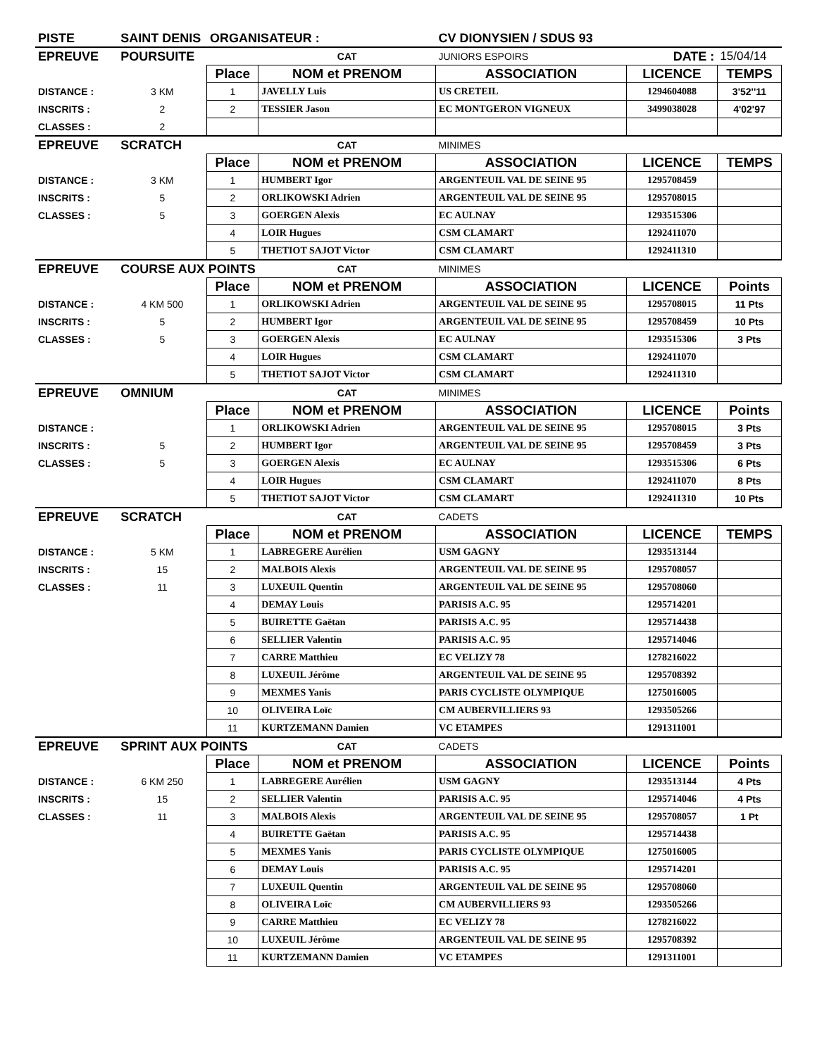| PISTE | SAINT DENIS | ORGANISATEUR : | | CV DIONYSIEN / SDUS 93 | | |
| EPREUVE | POURSUITE | | CAT | JUNIORS ESPOIRS | DATE : | 15/04/14 |
| | | Place | NOM et PRENOM | ASSOCIATION | LICENCE | TEMPS |
| DISTANCE : | 3 KM | 1 | JAVELLY Luis | US CRETEIL | 1294604088 | 3'52''11 |
| INSCRITS : | 2 | 2 | TESSIER Jason | EC MONTGERON VIGNEUX | 3499038028 | 4'02'97 |
| CLASSES : | 2 | | | | | |
| EPREUVE | SCRATCH | | CAT | MINIMES | | |
| | | Place | NOM et PRENOM | ASSOCIATION | LICENCE | TEMPS |
| DISTANCE : | 3 KM | 1 | HUMBERT Igor | ARGENTEUIL VAL DE SEINE 95 | 1295708459 | |
| INSCRITS : | 5 | 2 | ORLIKOWSKI Adrien | ARGENTEUIL VAL DE SEINE 95 | 1295708015 | |
| CLASSES : | 5 | 3 | GOERGEN Alexis | EC AULNAY | 1293515306 | |
| | | 4 | LOIR Hugues | CSM CLAMART | 1292411070 | |
| | | 5 | THETIOT SAJOT Victor | CSM CLAMART | 1292411310 | |
| EPREUVE | COURSE AUX POINTS | | CAT | MINIMES | | |
| | | Place | NOM et PRENOM | ASSOCIATION | LICENCE | Points |
| DISTANCE : | 4 KM 500 | 1 | ORLIKOWSKI Adrien | ARGENTEUIL VAL DE SEINE 95 | 1295708015 | 11 Pts |
| INSCRITS : | 5 | 2 | HUMBERT Igor | ARGENTEUIL VAL DE SEINE 95 | 1295708459 | 10 Pts |
| CLASSES : | 5 | 3 | GOERGEN Alexis | EC AULNAY | 1293515306 | 3 Pts |
| | | 4 | LOIR Hugues | CSM CLAMART | 1292411070 | |
| | | 5 | THETIOT SAJOT Victor | CSM CLAMART | 1292411310 | |
| EPREUVE | OMNIUM | | CAT | MINIMES | | |
| | | Place | NOM et PRENOM | ASSOCIATION | LICENCE | Points |
| DISTANCE : | | 1 | ORLIKOWSKI Adrien | ARGENTEUIL VAL DE SEINE 95 | 1295708015 | 3 Pts |
| INSCRITS : | 5 | 2 | HUMBERT Igor | ARGENTEUIL VAL DE SEINE 95 | 1295708459 | 3 Pts |
| CLASSES : | 5 | 3 | GOERGEN Alexis | EC AULNAY | 1293515306 | 6 Pts |
| | | 4 | LOIR Hugues | CSM CLAMART | 1292411070 | 8 Pts |
| | | 5 | THETIOT SAJOT Victor | CSM CLAMART | 1292411310 | 10 Pts |
| EPREUVE | SCRATCH | | CAT | CADETS | | |
| | | Place | NOM et PRENOM | ASSOCIATION | LICENCE | TEMPS |
| DISTANCE : | 5 KM | 1 | LABREGERE Aurélien | USM GAGNY | 1293513144 | |
| INSCRITS : | 15 | 2 | MALBOIS Alexis | ARGENTEUIL VAL DE SEINE 95 | 1295708057 | |
| CLASSES : | 11 | 3 | LUXEUIL Quentin | ARGENTEUIL VAL DE SEINE 95 | 1295708060 | |
| | | 4 | DEMAY Louis | PARISIS A.C. 95 | 1295714201 | |
| | | 5 | BUIRETTE Gaëtan | PARISIS A.C. 95 | 1295714438 | |
| | | 6 | SELLIER Valentin | PARISIS A.C. 95 | 1295714046 | |
| | | 7 | CARRE Matthieu | EC VELIZY 78 | 1278216022 | |
| | | 8 | LUXEUIL Jérôme | ARGENTEUIL VAL DE SEINE 95 | 1295708392 | |
| | | 9 | MEXMES Yanis | PARIS CYCLISTE OLYMPIQUE | 1275016005 | |
| | | 10 | OLIVEIRA Loïc | CM AUBERVILLIERS 93 | 1293505266 | |
| | | 11 | KURTZEMANN Damien | VC ETAMPES | 1291311001 | |
| EPREUVE | SPRINT AUX POINTS | | CAT | CADETS | | |
| | | Place | NOM et PRENOM | ASSOCIATION | LICENCE | Points |
| DISTANCE : | 6 KM 250 | 1 | LABREGERE Aurélien | USM GAGNY | 1293513144 | 4 Pts |
| INSCRITS : | 15 | 2 | SELLIER Valentin | PARISIS A.C. 95 | 1295714046 | 4 Pts |
| CLASSES : | 11 | 3 | MALBOIS Alexis | ARGENTEUIL VAL DE SEINE 95 | 1295708057 | 1 Pt |
| | | 4 | BUIRETTE Gaëtan | PARISIS A.C. 95 | 1295714438 | |
| | | 5 | MEXMES Yanis | PARIS CYCLISTE OLYMPIQUE | 1275016005 | |
| | | 6 | DEMAY Louis | PARISIS A.C. 95 | 1295714201 | |
| | | 7 | LUXEUIL Quentin | ARGENTEUIL VAL DE SEINE 95 | 1295708060 | |
| | | 8 | OLIVEIRA Loïc | CM AUBERVILLIERS 93 | 1293505266 | |
| | | 9 | CARRE Matthieu | EC VELIZY 78 | 1278216022 | |
| | | 10 | LUXEUIL Jérôme | ARGENTEUIL VAL DE SEINE 95 | 1295708392 | |
| | | 11 | KURTZEMANN Damien | VC ETAMPES | 1291311001 | |